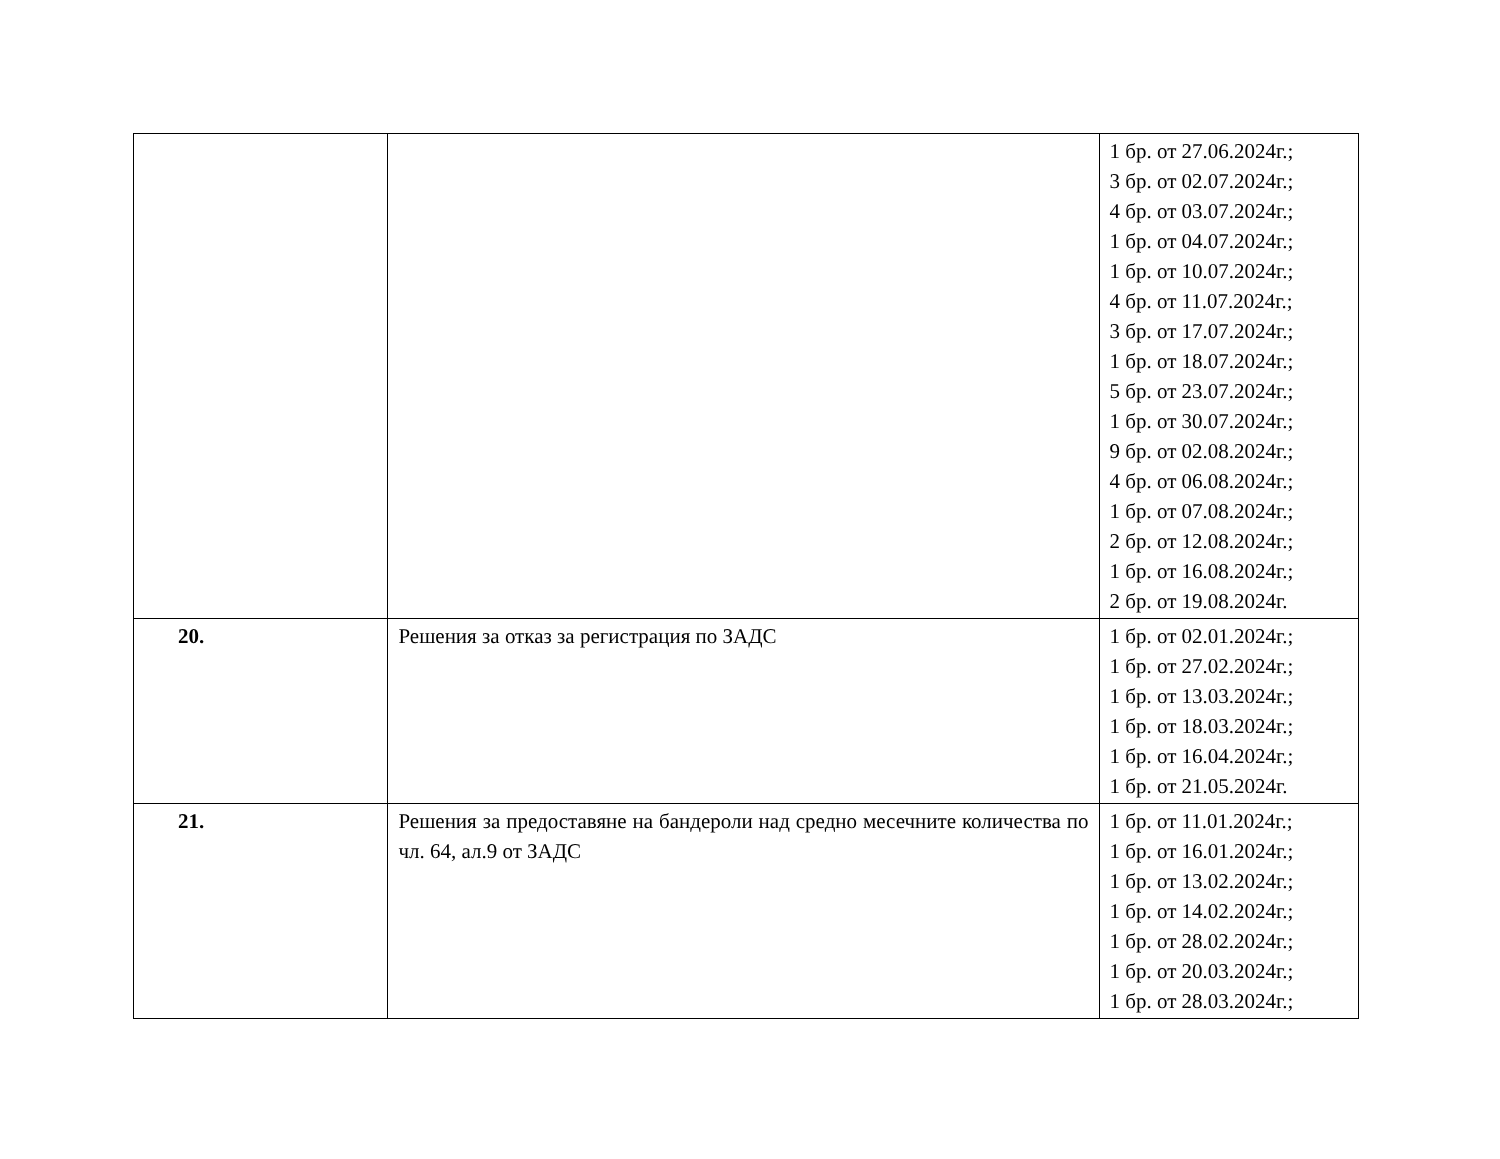| | | 1 бр. от 27.06.2024г.; 3 бр. от 02.07.2024г.; 4 бр. от 03.07.2024г.; 1 бр. от 04.07.2024г.; 1 бр. от 10.07.2024г.; 4 бр. от 11.07.2024г.; 3 бр. от 17.07.2024г.; 1 бр. от 18.07.2024г.; 5 бр. от 23.07.2024г.; 1 бр. от 30.07.2024г.; 9 бр. от 02.08.2024г.; 4 бр. от 06.08.2024г.; 1 бр. от 07.08.2024г.; 2 бр. от 12.08.2024г.; 1 бр. от 16.08.2024г.; 2 бр. от 19.08.2024г. |
| 20. | Решения за отказ за регистрация по ЗАДС | 1 бр. от 02.01.2024г.; 1 бр. от 27.02.2024г.; 1 бр. от 13.03.2024г.; 1 бр. от 18.03.2024г.; 1 бр. от 16.04.2024г.; 1 бр. от 21.05.2024г. |
| 21. | Решения за предоставяне на бандероли над средно месечните количества по чл. 64, ал.9 от ЗАДС | 1 бр. от 11.01.2024г.; 1 бр. от 16.01.2024г.; 1 бр. от 13.02.2024г.; 1 бр. от 14.02.2024г.; 1 бр. от 28.02.2024г.; 1 бр. от 20.03.2024г.; 1 бр. от 28.03.2024г.; |